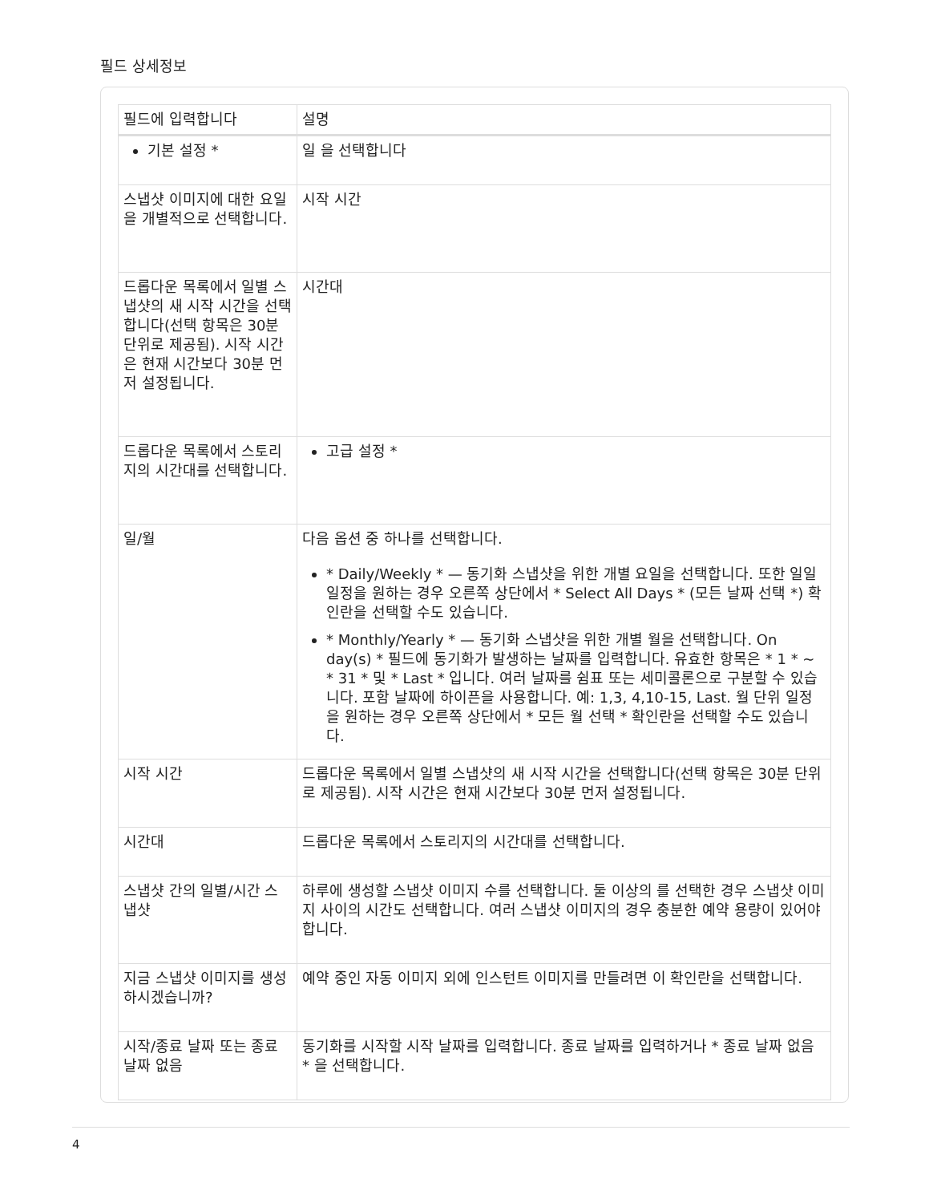필드 상세정보
| 필드에 입력합니다 | 설명 |
| --- | --- |
| 기본 설정 * | 일 을 선택합니다 |
| 스냅샷 이미지에 대한 요일을 개별적으로 선택합니다. | 시작 시간 |
| 드롭다운 목록에서 일별 스냅샷의 새 시작 시간을 선택합니다(선택 항목은 30분 단위로 제공됨). 시작 시간은 현재 시간보다 30분 먼저 설정됩니다. | 시간대 |
| 드롭다운 목록에서 스토리지의 시간대를 선택합니다. | 고급 설정 * |
| 일/월 | 다음 옵션 중 하나를 선택합니다. * Daily/Weekly * — 동기화 스냅샷을 위한 개별 요일을 선택합니다. 또한 일일 일정을 원하는 경우 오른쪽 상단에서 * Select All Days * (모든 날짜 선택 *) 확인란을 선택할 수도 있습니다. * Monthly/Yearly * — 동기화 스냅샷을 위한 개별 월을 선택합니다. On day(s) * 필드에 동기화가 발생하는 날짜를 입력합니다. 유효한 항목은 * 1 * ~ * 31 * 및 * Last * 입니다. 여러 날짜를 쉼표 또는 세미콜론으로 구분할 수 있습니다. 포함 날짜에 하이픈을 사용합니다. 예: 1,3, 4,10-15, Last. 월 단위 일정을 원하는 경우 오른쪽 상단에서 * 모든 월 선택 * 확인란을 선택할 수도 있습니다. |
| 시작 시간 | 드롭다운 목록에서 일별 스냅샷의 새 시작 시간을 선택합니다(선택 항목은 30분 단위로 제공됨). 시작 시간은 현재 시간보다 30분 먼저 설정됩니다. |
| 시간대 | 드롭다운 목록에서 스토리지의 시간대를 선택합니다. |
| 스냅샷 간의 일별/시간 스냅샷 | 하루에 생성할 스냅샷 이미지 수를 선택합니다. 둘 이상의 를 선택한 경우 스냅샷 이미지 사이의 시간도 선택합니다. 여러 스냅샷 이미지의 경우 충분한 예약 용량이 있어야 합니다. |
| 지금 스냅샷 이미지를 생성하시겠습니까? | 예약 중인 자동 이미지 외에 인스턴트 이미지를 만들려면 이 확인란을 선택합니다. |
| 시작/종료 날짜 또는 종료 날짜 없음 | 동기화를 시작할 시작 날짜를 입력합니다. 종료 날짜를 입력하거나 * 종료 날짜 없음 * 을 선택합니다. |
4